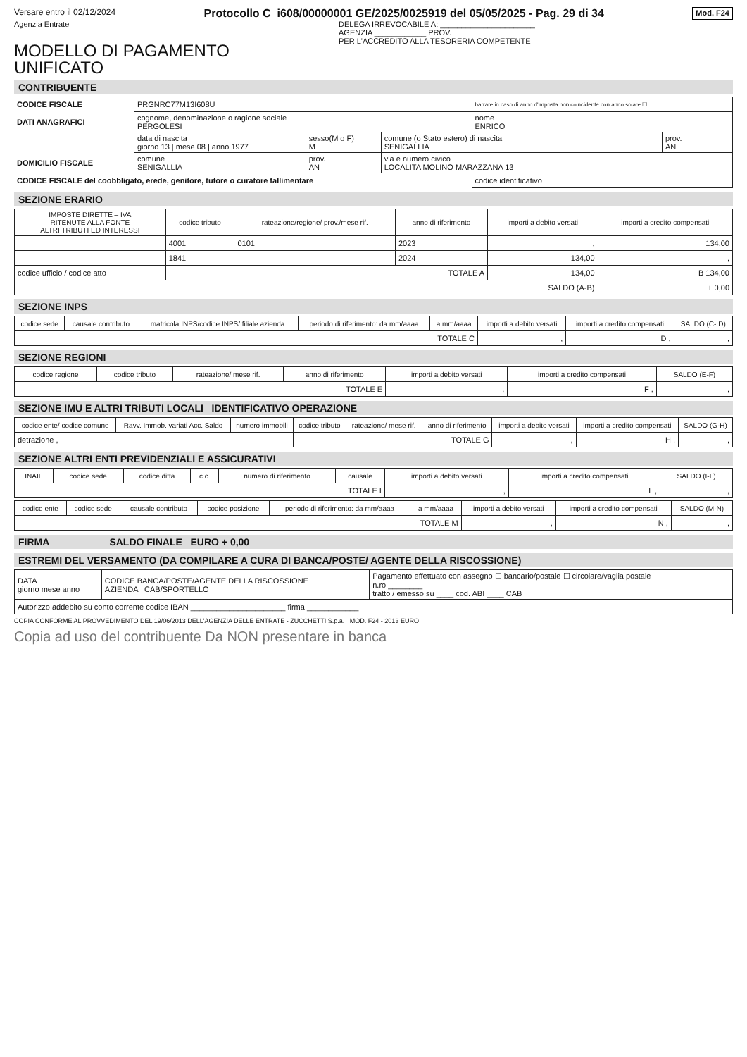Versare entro il 02/12/2024 Protocollo C_i608/00000001 GE/2025/0025919 del 05/05/2025 - Pag. 29 di 34 Mod. F24
Agenzia Entrate
MODELLO DI PAGAMENTO
UNIFICATO
DELEGA IRREVOCABILE A: ______________________
AGENZIA ____________ PROV.
PER L'ACCREDITO ALLA TESORERIA COMPETENTE
CONTRIBUENTE
| CODICE FISCALE | PRGNRC77M13I608U | | | barrare in caso di anno d'imposta non coincidente con anno solare ☐ | |
| DATI ANAGRAFICI | cognome, denominazione o ragione sociale PERGOLESI | | | nome ENRICO | |
| | data di nascita giorno 13 / mese 08 / anno 1977 | sesso(M o F) M | comune (o Stato estero) di nascita SENIGALLIA | | prov. AN |
| DOMICILIO FISCALE | comune SENIGALLIA | prov. AN | via e numero civico LOCALITA MOLINO MARAZZANA 13 | | |
| CODICE FISCALE del coobbligato, erede, genitore, tutore o curatore fallimentare | | | | codice identificativo | |
SEZIONE ERARIO
| IMPOSTE DIRETTE – IVA RITENUTE ALLA FONTE ALTRI TRIBUTI ED INTERESSI | codice tributo | rateazione/regione/ prov./mese rif. | anno di riferimento | importi a debito versati | importi a credito compensati |
| --- | --- | --- | --- | --- | --- |
| | 4001 | 0101 | 2023 | , | 134,00 |
| | 1841 | | 2024 | 134,00 | , |
| codice ufficio / codice atto | TOTALE A | | | 134,00 | B 134,00 |
| SALDO (A-B) | | | | | + 0,00 |
SEZIONE INPS
| codice sede | causale contributo | matricola INPS/codice INPS/ filiale azienda | periodo di riferimento: da mm/aaaa | a mm/aaaa | importi a debito versati | importi a credito compensati | SALDO (C- D) |
| --- | --- | --- | --- | --- | --- | --- | --- |
| TOTALE C | | | | | , | D , | , |
SEZIONE REGIONI
| codice regione | codice tributo | rateazione/ mese rif. | anno di riferimento | importi a debito versati | importi a credito compensati | SALDO (E-F) |
| --- | --- | --- | --- | --- | --- | --- |
| TOTALE E | | | | , | F , | , |
SEZIONE IMU E ALTRI TRIBUTI LOCALI IDENTIFICATIVO OPERAZIONE
| codice ente/ codice comune | Ravv. Immob. variati Acc. Saldo | numero immobili | codice tributo | rateazione/ mese rif. | anno di riferimento | importi a debito versati | importi a credito compensati | SALDO (G-H) |
| --- | --- | --- | --- | --- | --- | --- | --- | --- |
| detrazione , | | | TOTALE G | | | , | H , | , |
SEZIONE ALTRI ENTI PREVIDENZIALI E ASSICURATIVI
| INAIL | codice sede | codice ditta | c.c. | numero di riferimento | causale | importi a debito versati | importi a credito compensati | SALDO (I-L) |
| --- | --- | --- | --- | --- | --- | --- | --- | --- |
| TOTALE I | | | | | | , | L , | , |
| codice ente | codice sede | causale contributo | codice posizione | periodo di riferimento: da mm/aaaa | a mm/aaaa | importi a debito versati | importi a credito compensati | SALDO (M-N) |
| --- | --- | --- | --- | --- | --- | --- | --- | --- |
| TOTALE M | | | | | | , | N , | , |
FIRMA SALDO FINALE EURO + 0,00
ESTREMI DEL VERSAMENTO (DA COMPILARE A CURA DI BANCA/POSTE/ AGENTE DELLA RISCOSSIONE)
| DATA giorno mese anno | CODICE BANCA/POSTE/AGENTE DELLA RISCOSSIONE AZIENDA CAB/SPORTELLO | Pagamento effettuato con assegno ☐ bancario/postale ☐ circolare/vaglia postale n.ro ________ tratto / emesso su ____ cod. ABI ____ CAB |
| Autorizzo addebito su conto corrente codice IBAN ______________________ firma ____________ | | |
COPIA CONFORME AL PROVVEDIMENTO DEL 19/06/2013 DELL'AGENZIA DELLE ENTRATE - ZUCCHETTI S.p.a. MOD. F24 - 2013 EURO
Copia ad uso del contribuente Da NON presentare in banca